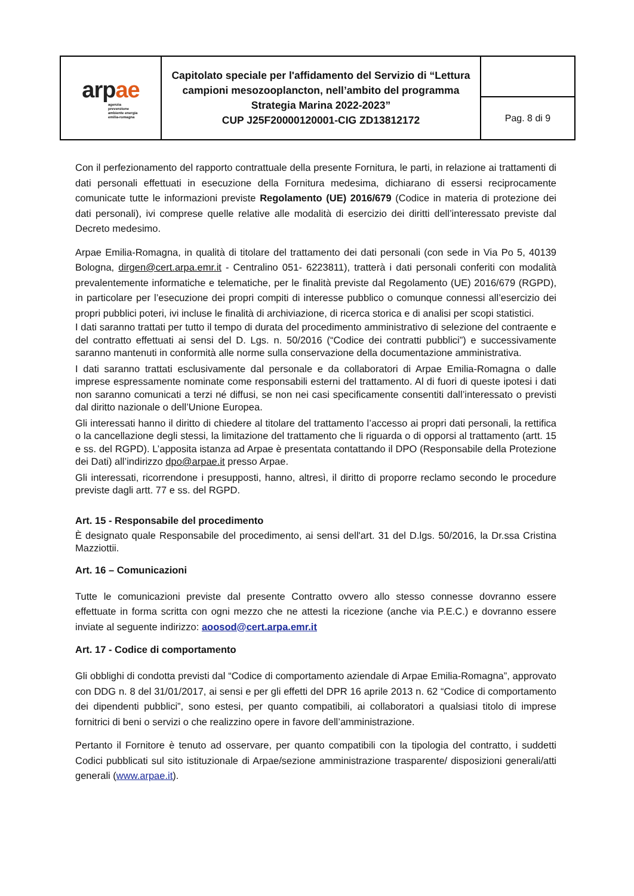| arp ae agenzia prevenzione ambiente energia emilia-romagna | Capitolato speciale per l'affidamento del Servizio di “Lettura campioni mesozooplancton, nell’ambito del programma Strategia Marina 2022-2023” CUP J25F20000120001-CIG ZD13812172 | |
| | | Pag. 8 di 9 |
Con il perfezionamento del rapporto contrattuale della presente Fornitura, le parti, in relazione ai trattamenti di dati personali effettuati in esecuzione della Fornitura medesima, dichiarano di essersi reciprocamente comunicate tutte le informazioni previste Regolamento (UE) 2016/679 (Codice in materia di protezione dei dati personali), ivi comprese quelle relative alle modalità di esercizio dei diritti dell’interessato previste dal Decreto medesimo.
Arpae Emilia-Romagna, in qualità di titolare del trattamento dei dati personali (con sede in Via Po 5, 40139 Bologna, dirgen@cert.arpa.emr.it - Centralino 051- 6223811), tratterà i dati personali conferiti con modalità prevalentemente informatiche e telematiche, per le finalità previste dal Regolamento (UE) 2016/679 (RGPD), in particolare per l’esecuzione dei propri compiti di interesse pubblico o comunque connessi all’esercizio dei propri pubblici poteri, ivi incluse le finalità di archiviazione, di ricerca storica e di analisi per scopi statistici.
I dati saranno trattati per tutto il tempo di durata del procedimento amministrativo di selezione del contraente e del contratto effettuati ai sensi del D. Lgs. n. 50/2016 (“Codice dei contratti pubblici”) e successivamente saranno mantenuti in conformità alle norme sulla conservazione della documentazione amministrativa.
I dati saranno trattati esclusivamente dal personale e da collaboratori di Arpae Emilia-Romagna o dalle imprese espressamente nominate come responsabili esterni del trattamento. Al di fuori di queste ipotesi i dati non saranno comunicati a terzi né diffusi, se non nei casi specificamente consentiti dall’interessato o previsti dal diritto nazionale o dell’Unione Europea.
Gli interessati hanno il diritto di chiedere al titolare del trattamento l’accesso ai propri dati personali, la rettifica o la cancellazione degli stessi, la limitazione del trattamento che li riguarda o di opporsi al trattamento (artt. 15 e ss. del RGPD). L’apposita istanza ad Arpae è presentata contattando il DPO (Responsabile della Protezione dei Dati) all’indirizzo dpo@arpae.it presso Arpae.
Gli interessati, ricorrendone i presupposti, hanno, altresì, il diritto di proporre reclamo secondo le procedure previste dagli artt. 77 e ss. del RGPD.
Art. 15 - Responsabile del procedimento
È designato quale Responsabile del procedimento, ai sensi dell'art. 31 del D.lgs. 50/2016, la Dr.ssa Cristina Mazziottii.
Art. 16 – Comunicazioni
Tutte le comunicazioni previste dal presente Contratto ovvero allo stesso connesse dovranno essere effettuate in forma scritta con ogni mezzo che ne attesti la ricezione (anche via P.E.C.) e dovranno essere inviate al seguente indirizzo: aoosod@cert.arpa.emr.it
Art. 17 - Codice di comportamento
Gli obblighi di condotta previsti dal “Codice di comportamento aziendale di Arpae Emilia-Romagna”, approvato con DDG n. 8 del 31/01/2017, ai sensi e per gli effetti del DPR 16 aprile 2013 n. 62 “Codice di comportamento dei dipendenti pubblici”, sono estesi, per quanto compatibili, ai collaboratori a qualsiasi titolo di imprese fornitrici di beni o servizi o che realizzino opere in favore dell’amministrazione.
Pertanto il Fornitore è tenuto ad osservare, per quanto compatibili con la tipologia del contratto, i suddetti Codici pubblicati sul sito istituzionale di Arpae/sezione amministrazione trasparente/ disposizioni generali/atti generali (www.arpae.it).